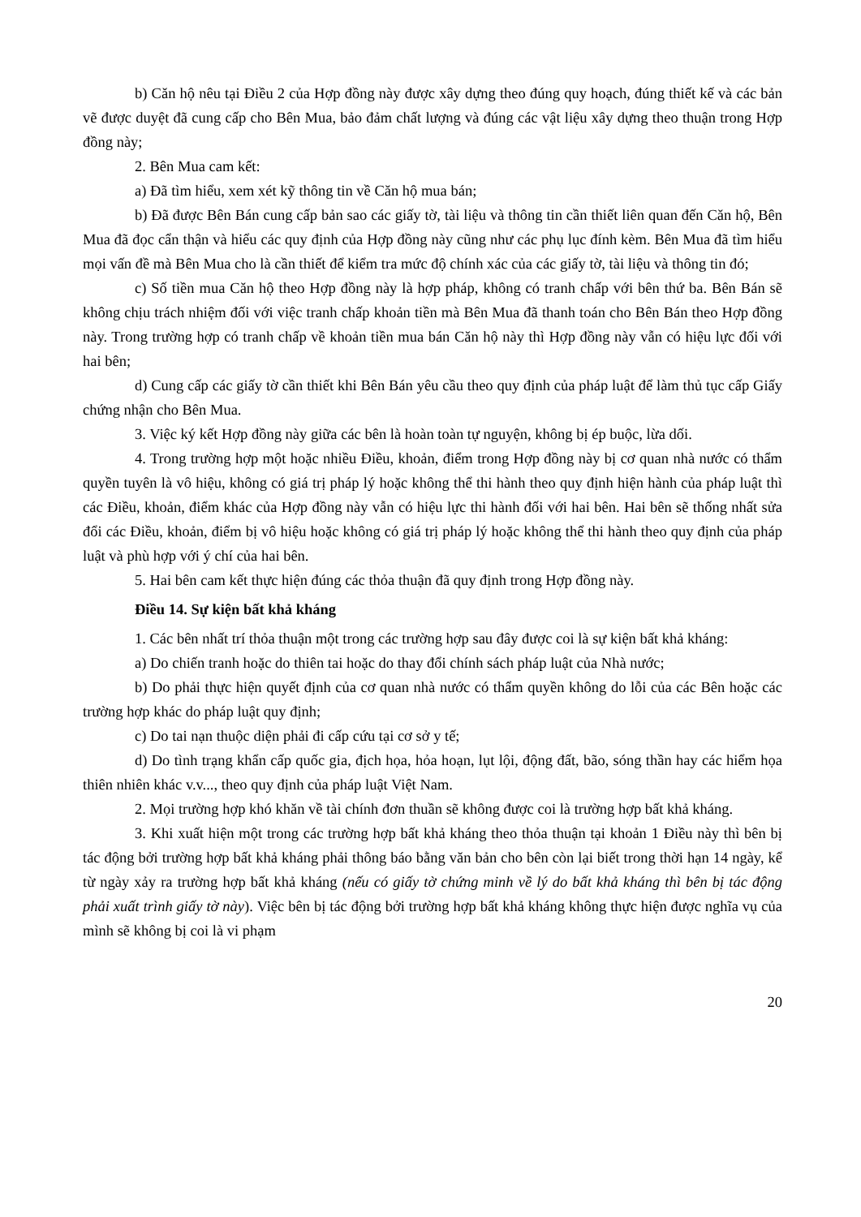b) Căn hộ nêu tại Điều 2 của Hợp đồng này được xây dựng theo đúng quy hoạch, đúng thiết kế và các bản vẽ được duyệt đã cung cấp cho Bên Mua, bảo đảm chất lượng và đúng các vật liệu xây dựng theo thuận trong Hợp đồng này;
2. Bên Mua cam kết:
a) Đã tìm hiểu, xem xét kỹ thông tin về Căn hộ mua bán;
b) Đã được Bên Bán cung cấp bản sao các giấy tờ, tài liệu và thông tin cần thiết liên quan đến Căn hộ, Bên Mua đã đọc cẩn thận và hiểu các quy định của Hợp đồng này cũng như các phụ lục đính kèm. Bên Mua đã tìm hiểu mọi vấn đề mà Bên Mua cho là cần thiết để kiểm tra mức độ chính xác của các giấy tờ, tài liệu và thông tin đó;
c) Số tiền mua Căn hộ theo Hợp đồng này là hợp pháp, không có tranh chấp với bên thứ ba. Bên Bán sẽ không chịu trách nhiệm đối với việc tranh chấp khoản tiền mà Bên Mua đã thanh toán cho Bên Bán theo Hợp đồng này. Trong trường hợp có tranh chấp về khoản tiền mua bán Căn hộ này thì Hợp đồng này vẫn có hiệu lực đối với hai bên;
d) Cung cấp các giấy tờ cần thiết khi Bên Bán yêu cầu theo quy định của pháp luật để làm thủ tục cấp Giấy chứng nhận cho Bên Mua.
3. Việc ký kết Hợp đồng này giữa các bên là hoàn toàn tự nguyện, không bị ép buộc, lừa dối.
4. Trong trường hợp một hoặc nhiều Điều, khoản, điểm trong Hợp đồng này bị cơ quan nhà nước có thẩm quyền tuyên là vô hiệu, không có giá trị pháp lý hoặc không thể thi hành theo quy định hiện hành của pháp luật thì các Điều, khoản, điểm khác của Hợp đồng này vẫn có hiệu lực thi hành đối với hai bên. Hai bên sẽ thống nhất sửa đổi các Điều, khoản, điểm bị vô hiệu hoặc không có giá trị pháp lý hoặc không thể thi hành theo quy định của pháp luật và phù hợp với ý chí của hai bên.
5. Hai bên cam kết thực hiện đúng các thỏa thuận đã quy định trong Hợp đồng này.
Điều 14. Sự kiện bất khả kháng
1. Các bên nhất trí thỏa thuận một trong các trường hợp sau đây được coi là sự kiện bất khả kháng:
a) Do chiến tranh hoặc do thiên tai hoặc do thay đổi chính sách pháp luật của Nhà nước;
b) Do phải thực hiện quyết định của cơ quan nhà nước có thẩm quyền không do lỗi của các Bên hoặc các trường hợp khác do pháp luật quy định;
c) Do tai nạn thuộc diện phải đi cấp cứu tại cơ sở y tế;
d) Do tình trạng khẩn cấp quốc gia, địch họa, hỏa hoạn, lụt lội, động đất, bão, sóng thần hay các hiểm họa thiên nhiên khác v.v..., theo quy định của pháp luật Việt Nam.
2. Mọi trường hợp khó khăn về tài chính đơn thuần sẽ không được coi là trường hợp bất khả kháng.
3. Khi xuất hiện một trong các trường hợp bất khả kháng theo thỏa thuận tại khoản 1 Điều này thì bên bị tác động bởi trường hợp bất khả kháng phải thông báo bằng văn bản cho bên còn lại biết trong thời hạn 14 ngày, kể từ ngày xảy ra trường hợp bất khả kháng (nếu có giấy tờ chứng minh về lý do bất khả kháng thì bên bị tác động phải xuất trình giấy tờ này). Việc bên bị tác động bởi trường hợp bất khả kháng không thực hiện được nghĩa vụ của mình sẽ không bị coi là vi phạm
20